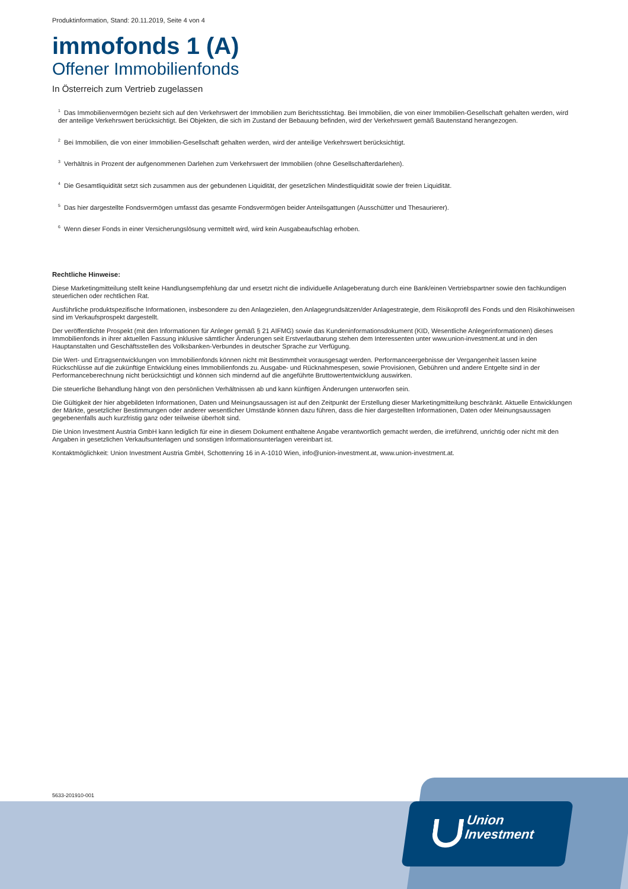Produktinformation, Stand: 20.11.2019, Seite 4 von 4
immofonds 1 (A)
Offener Immobilienfonds
In Österreich zum Vertrieb zugelassen
<sup>1</sup> Das Immobilienvermögen bezieht sich auf den Verkehrswert der Immobilien zum Berichtsstichtag. Bei Immobilien, die von einer Immobilien-Gesellschaft gehalten werden, wird der anteilige Verkehrswert berücksichtigt. Bei Objekten, die sich im Zustand der Bebauung befinden, wird der Verkehrswert gemäß Bautenstand herangezogen.
<sup>2</sup> Bei Immobilien, die von einer Immobilien-Gesellschaft gehalten werden, wird der anteilige Verkehrswert berücksichtigt.
<sup>3</sup> Verhältnis in Prozent der aufgenommenen Darlehen zum Verkehrswert der Immobilien (ohne Gesellschafterdarlehen).
<sup>4</sup> Die Gesamtliquidität setzt sich zusammen aus der gebundenen Liquidität, der gesetzlichen Mindestliquidität sowie der freien Liquidität.
<sup>5</sup> Das hier dargestellte Fondsvermögen umfasst das gesamte Fondsvermögen beider Anteilsgattungen (Ausschütter und Thesaurierer).
<sup>6</sup> Wenn dieser Fonds in einer Versicherungslösung vermittelt wird, wird kein Ausgabeaufschlag erhoben.
Rechtliche Hinweise:
Diese Marketingmitteilung stellt keine Handlungsempfehlung dar und ersetzt nicht die individuelle Anlageberatung durch eine Bank/einen Vertriebspartner sowie den fachkundigen steuerlichen oder rechtlichen Rat.
Ausführliche produktspezifische Informationen, insbesondere zu den Anlagezielen, den Anlagegrundsätzen/der Anlagestrategie, dem Risikoprofil des Fonds und den Risikohinweisen sind im Verkaufsprospekt dargestellt.
Der veröffentlichte Prospekt (mit den Informationen für Anleger gemäß § 21 AIFMG) sowie das Kundeninformationsdokument (KID, Wesentliche Anlegerinformationen) dieses Immobilienfonds in ihrer aktuellen Fassung inklusive sämtlicher Änderungen seit Erstverlautbarung stehen dem Interessenten unter www.union-investment.at und in den Hauptanstalten und Geschäftsstellen des Volksbanken-Verbundes in deutscher Sprache zur Verfügung.
Die Wert- und Ertragsentwicklungen von Immobilienfonds können nicht mit Bestimmtheit vorausgesagt werden. Performanceergebnisse der Vergangenheit lassen keine Rückschlüsse auf die zukünftige Entwicklung eines Immobilienfonds zu. Ausgabe- und Rücknahmespesen, sowie Provisionen, Gebühren und andere Entgelte sind in der Performanceberechnung nicht berücksichtigt und können sich mindernd auf die angeführte Bruttowertentwicklung auswirken.
Die steuerliche Behandlung hängt von den persönlichen Verhältnissen ab und kann künftigen Änderungen unterworfen sein.
Die Gültigkeit der hier abgebildeten Informationen, Daten und Meinungsaussagen ist auf den Zeitpunkt der Erstellung dieser Marketingmitteilung beschränkt. Aktuelle Entwicklungen der Märkte, gesetzlicher Bestimmungen oder anderer wesentlicher Umstände können dazu führen, dass die hier dargestellten Informationen, Daten oder Meinungsaussagen gegebenenfalls auch kurzfristig ganz oder teilweise überholt sind.
Die Union Investment Austria GmbH kann lediglich für eine in diesem Dokument enthaltene Angabe verantwortlich gemacht werden, die irreführend, unrichtig oder nicht mit den Angaben in gesetzlichen Verkaufsunterlagen und sonstigen Informationsunterlagen vereinbart ist.
Kontaktmöglichkeit: Union Investment Austria GmbH, Schottenring 16 in A-1010 Wien, info@union-investment.at, www.union-investment.at.
5633-201910-001
Union
Investment